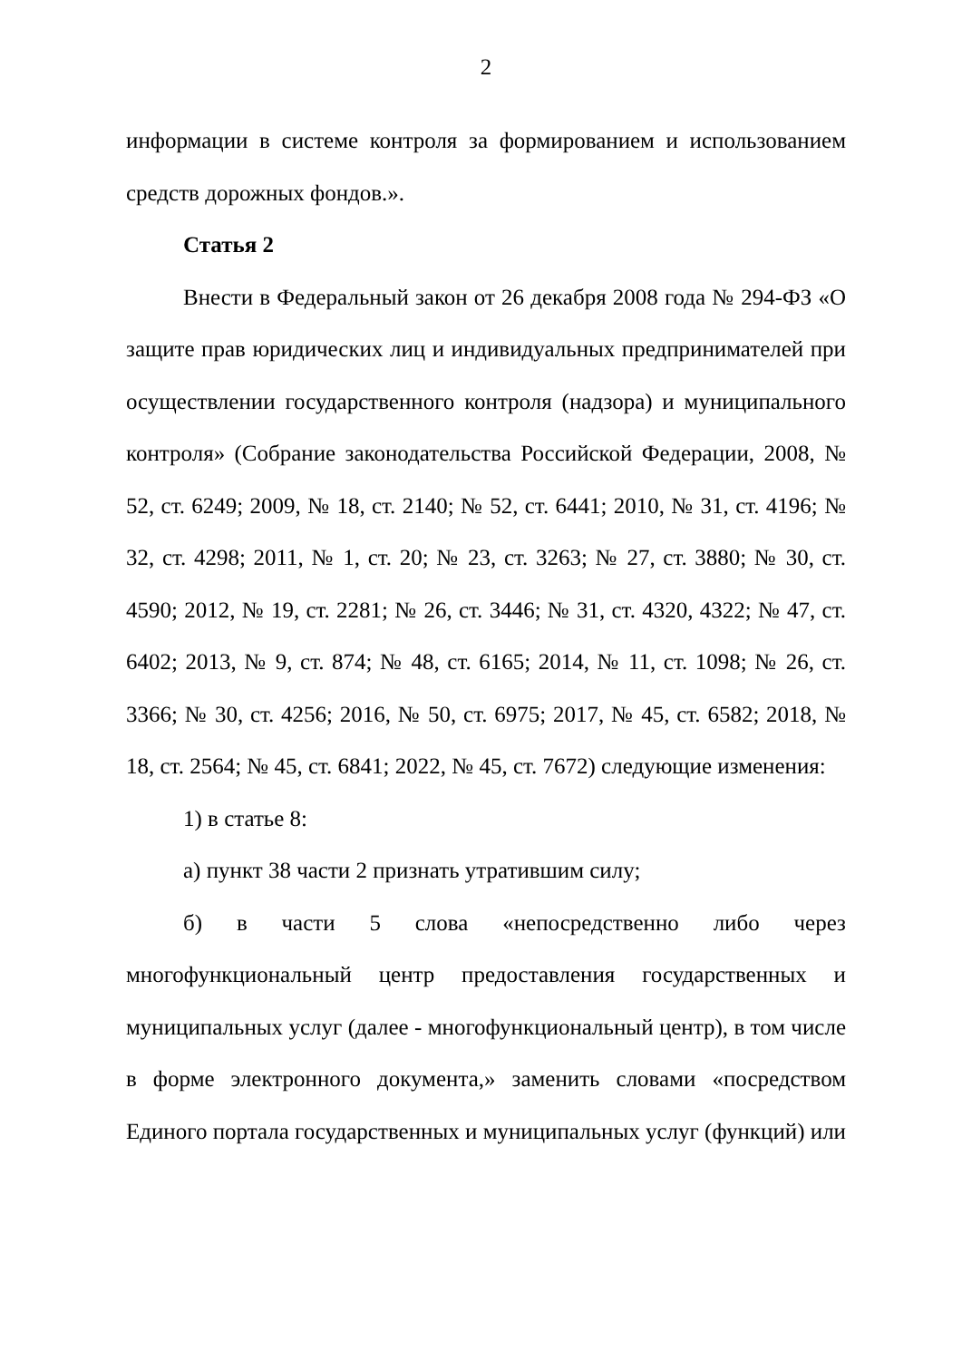2
информации в системе контроля за формированием и использованием средств дорожных фондов.».
Статья 2
Внести в Федеральный закон от 26 декабря 2008 года № 294-ФЗ «О защите прав юридических лиц и индивидуальных предпринимателей при осуществлении государственного контроля (надзора) и муниципального контроля» (Собрание законодательства Российской Федерации, 2008, № 52, ст. 6249; 2009, № 18, ст. 2140; № 52, ст. 6441; 2010, № 31, ст. 4196; № 32, ст. 4298; 2011, № 1, ст. 20; № 23, ст. 3263; № 27, ст. 3880; № 30, ст. 4590; 2012, № 19, ст. 2281; № 26, ст. 3446; № 31, ст. 4320, 4322; № 47, ст. 6402; 2013, № 9, ст. 874; № 48, ст. 6165; 2014, № 11, ст. 1098; № 26, ст. 3366; № 30, ст. 4256; 2016, № 50, ст. 6975; 2017, № 45, ст. 6582; 2018, № 18, ст. 2564; № 45, ст. 6841; 2022, № 45, ст. 7672) следующие изменения:
1) в статье 8:
а) пункт 38 части 2 признать утратившим силу;
б) в части 5 слова «непосредственно либо через многофункциональный центр предоставления государственных и муниципальных услуг (далее - многофункциональный центр), в том числе в форме электронного документа,» заменить словами «посредством Единого портала государственных и муниципальных услуг (функций) или